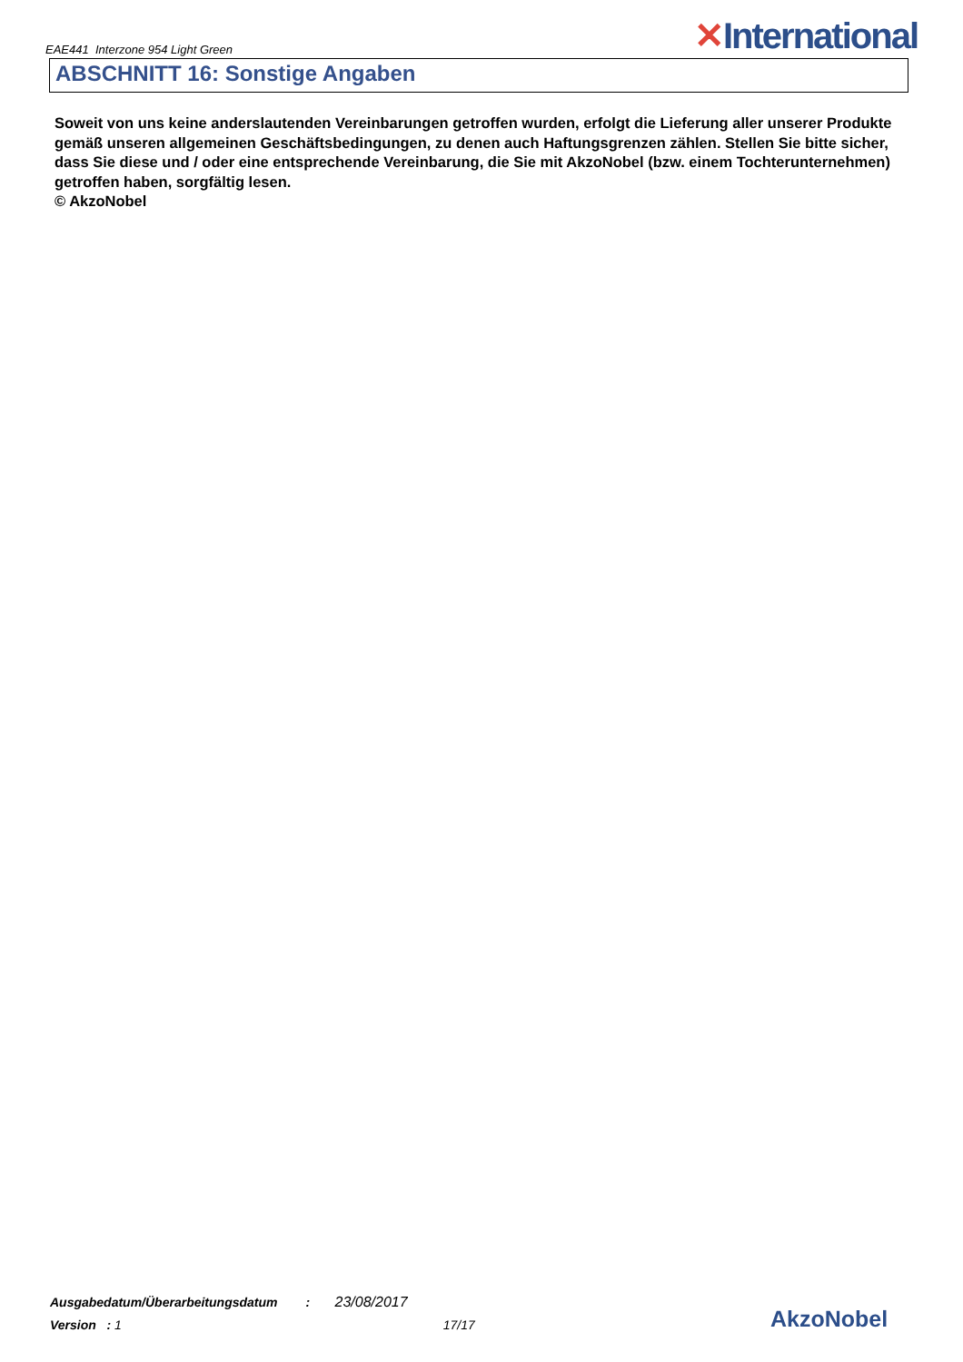EAE441 Interzone 954 Light Green ✕International
ABSCHNITT 16: Sonstige Angaben
Soweit von uns keine anderslautenden Vereinbarungen getroffen wurden, erfolgt die Lieferung aller unserer Produkte gemäß unseren allgemeinen Geschäftsbedingungen, zu denen auch Haftungsgrenzen zählen. Stellen Sie bitte sicher, dass Sie diese und / oder eine entsprechende Vereinbarung, die Sie mit AkzoNobel (bzw. einem Tochterunternehmen) getroffen haben, sorgfältig lesen.
© AkzoNobel
Ausgabedatum/Überarbeitungsdatum : 23/08/2017
Version : 1 17/17
AkzoNobel